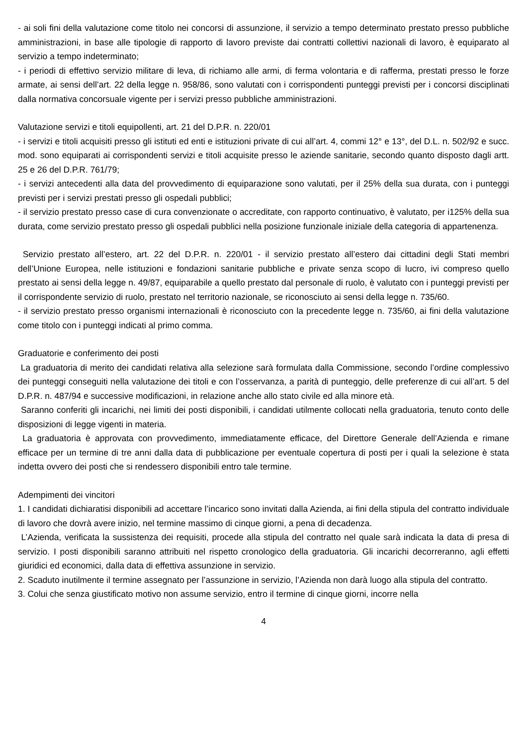- ai soli fini della valutazione come titolo nei concorsi di assunzione, il servizio a tempo determinato prestato presso pubbliche amministrazioni, in base alle tipologie di rapporto di lavoro previste dai contratti collettivi nazionali di lavoro, è equiparato al servizio a tempo indeterminato;
- i periodi di effettivo servizio militare di leva, di richiamo alle armi, di ferma volontaria e di rafferma, prestati presso le forze armate, ai sensi dell’art. 22 della legge n. 958/86, sono valutati con i corrispondenti punteggi previsti per i concorsi disciplinati dalla normativa concorsuale vigente per i servizi presso pubbliche amministrazioni.
Valutazione servizi e titoli equipollenti, art. 21 del D.P.R. n. 220/01
- i servizi e titoli acquisiti presso gli istituti ed enti e istituzioni private di cui all’art. 4, commi 12° e 13°, del D.L. n. 502/92 e succ. mod. sono equiparati ai corrispondenti servizi e titoli acquisite presso le aziende sanitarie, secondo quanto disposto dagli artt. 25 e 26 del D.P.R. 761/79;
- i servizi antecedenti alla data del provvedimento di equiparazione sono valutati, per il 25% della sua durata, con i punteggi previsti per i servizi prestati presso gli ospedali pubblici;
- il servizio prestato presso case di cura convenzionate o accreditate, con rapporto continuativo, è valutato, per i125% della sua durata, come servizio prestato presso gli ospedali pubblici nella posizione funzionale iniziale della categoria di appartenenza.
Servizio prestato all’estero, art. 22 del D.P.R. n. 220/01 - il servizio prestato all’estero dai cittadini degli Stati membri dell’Unione Europea, nelle istituzioni e fondazioni sanitarie pubbliche e private senza scopo di lucro, ivi compreso quello prestato ai sensi della legge n. 49/87, equiparabile a quello prestato dal personale di ruolo, è valutato con i punteggi previsti per il corrispondente servizio di ruolo, prestato nel territorio nazionale, se riconosciuto ai sensi della legge n. 735/60.
- il servizio prestato presso organismi internazionali è riconosciuto con la precedente legge n. 735/60, ai fini della valutazione come titolo con i punteggi indicati al primo comma.
Graduatorie e conferimento dei posti
La graduatoria di merito dei candidati relativa alla selezione sarà formulata dalla Commissione, secondo l’ordine complessivo dei punteggi conseguiti nella valutazione dei titoli e con l’osservanza, a parità di punteggio, delle preferenze di cui all’art. 5 del D.P.R. n. 487/94 e successive modificazioni, in relazione anche allo stato civile ed alla minore età.
Saranno conferiti gli incarichi, nei limiti dei posti disponibili, i candidati utilmente collocati nella graduatoria, tenuto conto delle disposizioni di legge vigenti in materia.
La graduatoria è approvata con provvedimento, immediatamente efficace, del Direttore Generale dell’Azienda e rimane efficace per un termine di tre anni dalla data di pubblicazione per eventuale copertura di posti per i quali la selezione è stata indetta ovvero dei posti che si rendessero disponibili entro tale termine.
Adempimenti dei vincitori
1. I candidati dichiaratisi disponibili ad accettare l’incarico sono invitati dalla Azienda, ai fini della stipula del contratto individuale di lavoro che dovrà avere inizio, nel termine massimo di cinque giorni, a pena di decadenza.
L’Azienda, verificata la sussistenza dei requisiti, procede alla stipula del contratto nel quale sarà indicata la data di presa di servizio. I posti disponibili saranno attribuiti nel rispetto cronologico della graduatoria. Gli incarichi decorreranno, agli effetti giuridici ed economici, dalla data di effettiva assunzione in servizio.
2. Scaduto inutilmente il termine assegnato per l’assunzione in servizio, l’Azienda non darà luogo alla stipula del contratto.
3. Colui che senza giustificato motivo non assume servizio, entro il termine di cinque giorni, incorre nella
4